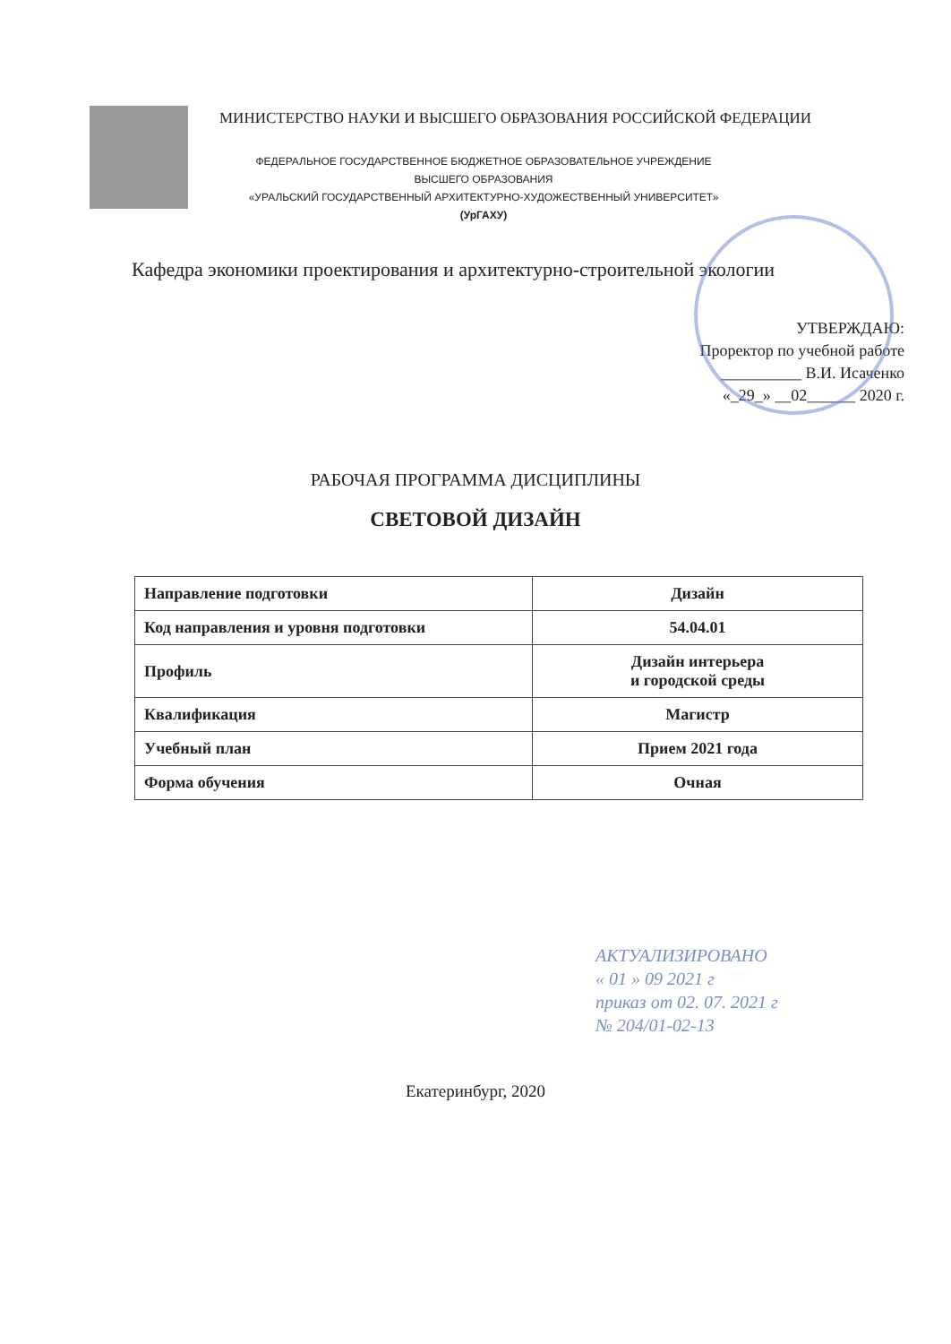МИНИСТЕРСТВО НАУКИ И ВЫСШЕГО ОБРАЗОВАНИЯ РОССИЙСКОЙ ФЕДЕРАЦИИ
ФЕДЕРАЛЬНОЕ ГОСУДАРСТВЕННОЕ БЮДЖЕТНОЕ ОБРАЗОВАТЕЛЬНОЕ УЧРЕЖДЕНИЕ
ВЫСШЕГО ОБРАЗОВАНИЯ
«УРАЛЬСКИЙ ГОСУДАРСТВЕННЫЙ АРХИТЕКТУРНО-ХУДОЖЕСТВЕННЫЙ УНИВЕРСИТЕТ»
(УрГАХУ)
Кафедра экономики проектирования и архитектурно-строительной экологии
УТВЕРЖДАЮ:
Проректор по учебной работе
__________ В.И. Исаченко
«_29_» __02______ 2020 г.
РАБОЧАЯ ПРОГРАММА ДИСЦИПЛИНЫ
СВЕТОВОЙ ДИЗАЙН
| Направление подготовки | Дизайн |
| Код направления и уровня подготовки | 54.04.01 |
| Профиль | Дизайн интерьера и городской среды |
| Квалификация | Магистр |
| Учебный план | Прием 2021 года |
| Форма обучения | Очная |
АКТУАЛИЗИРОВАНО
« 01 » 09 2021 г
приказ от 02. 07. 2021 г
№ 204/01-02-13
Екатеринбург, 2020